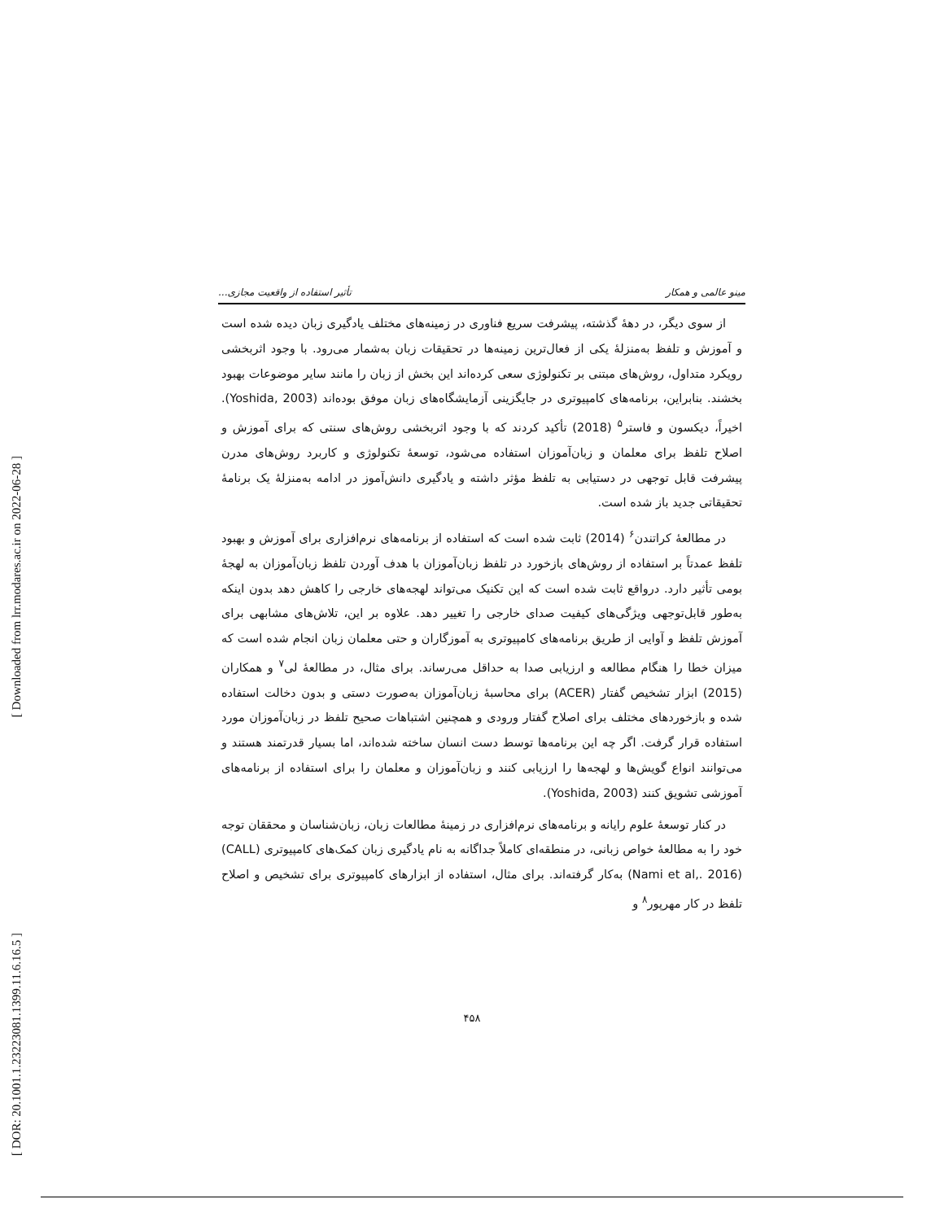[ Downloaded from lrr.modares.ac.ir on 2022-06-28 ]
[ DOR: 20.1001.1.23223081.1399.11.6.16.5 ]
مینو عالمی و همکار تأثیر استفاده از واقعیت مجازی...
از سوی دیگر، در دهۀ گذشته، پیشرفت سریع فناوری در زمینه‌های مختلف یادگیری زبان دیده شده است و آموزش و تلفظ به‌منزلۀ یکی از فعال‌ترین زمینه‌ها در تحقیقات زبان به‌شمار می‌رود. با وجود اثربخشی رویکرد متداول، روش‌های مبتنی بر تکنولوژی سعی کرده‌اند این بخش از زبان را مانند سایر موضوعات بهبود بخشند. بنابراین، برنامه‌های کامپیوتری در جایگزینی آزمایشگاه‌های زبان موفق بوده‌اند (Yoshida, 2003). اخیراً، دیکسون و فاستر<sup>۵</sup> (2018) تأکید کردند که با وجود اثربخشی روش‌های سنتی که برای آموزش و اصلاح تلفظ برای معلمان و زبان‌آموزان استفاده می‌شود، توسعۀ تکنولوژی و کاربرد روش‌های مدرن پیشرفت قابل توجهی در دستیابی به تلفظ مؤثر داشته و یادگیری دانش‌آموز در ادامه به‌منزلۀ یک برنامۀ تحقیقاتی جدید باز شده است.
در مطالعۀ کراتندن<sup>۶</sup> (2014) ثابت شده است که استفاده از برنامه‌های نرم‌افزاری برای آموزش و بهبود تلفظ عمدتاً بر استفاده از روش‌های بازخورد در تلفظ زبان‌آموزان با هدف آوردن تلفظ زبان‌آموزان به لهجۀ بومی تأثیر دارد. درواقع ثابت شده است که این تکنیک می‌تواند لهجه‌های خارجی را کاهش دهد بدون اینکه به‌طور قابل‌توجهی ویژگی‌های کیفیت صدای خارجی را تغییر دهد. علاوه بر این، تلاش‌های مشابهی برای آموزش تلفظ و آوایی از طریق برنامه‌های کامپیوتری به آموزگاران و حتی معلمان زبان انجام شده است که میزان خطا را هنگام مطالعه و ارزیابی صدا به حداقل می‌رساند. برای مثال، در مطالعۀ لی<sup>۷</sup> و همکاران (2015) ابزار تشخیص گفتار (ACER) برای محاسبۀ زبان‌آموزان به‌صورت دستی و بدون دخالت استفاده شده و بازخوردهای مختلف برای اصلاح گفتار ورودی و همچنین اشتباهات صحیح تلفظ در زبان‌آموزان مورد استفاده قرار گرفت. اگر چه این برنامه‌ها توسط دست انسان ساخته شده‌اند، اما بسیار قدرتمند هستند و می‌توانند انواع گویش‌ها و لهجه‌ها را ارزیابی کنند و زبان‌آموزان و معلمان را برای استفاده از برنامه‌های آموزشی تشویق کنند (Yoshida, 2003).
در کنار توسعۀ علوم رایانه و برنامه‌های نرم‌افزاری در زمینۀ مطالعات زبان، زبان‌شناسان و محققان توجه خود را به مطالعۀ خواص زبانی، در منطقه‌ای کاملاً جداگانه به نام یادگیری زبان کمک‌های کامپیوتری (CALL) (Nami et al,. 2016) به‌کار گرفته‌اند. برای مثال، استفاده از ابزارهای کامپیوتری برای تشخیص و اصلاح تلفظ در کار مهرپور<sup>۸</sup> و
۴۵۸